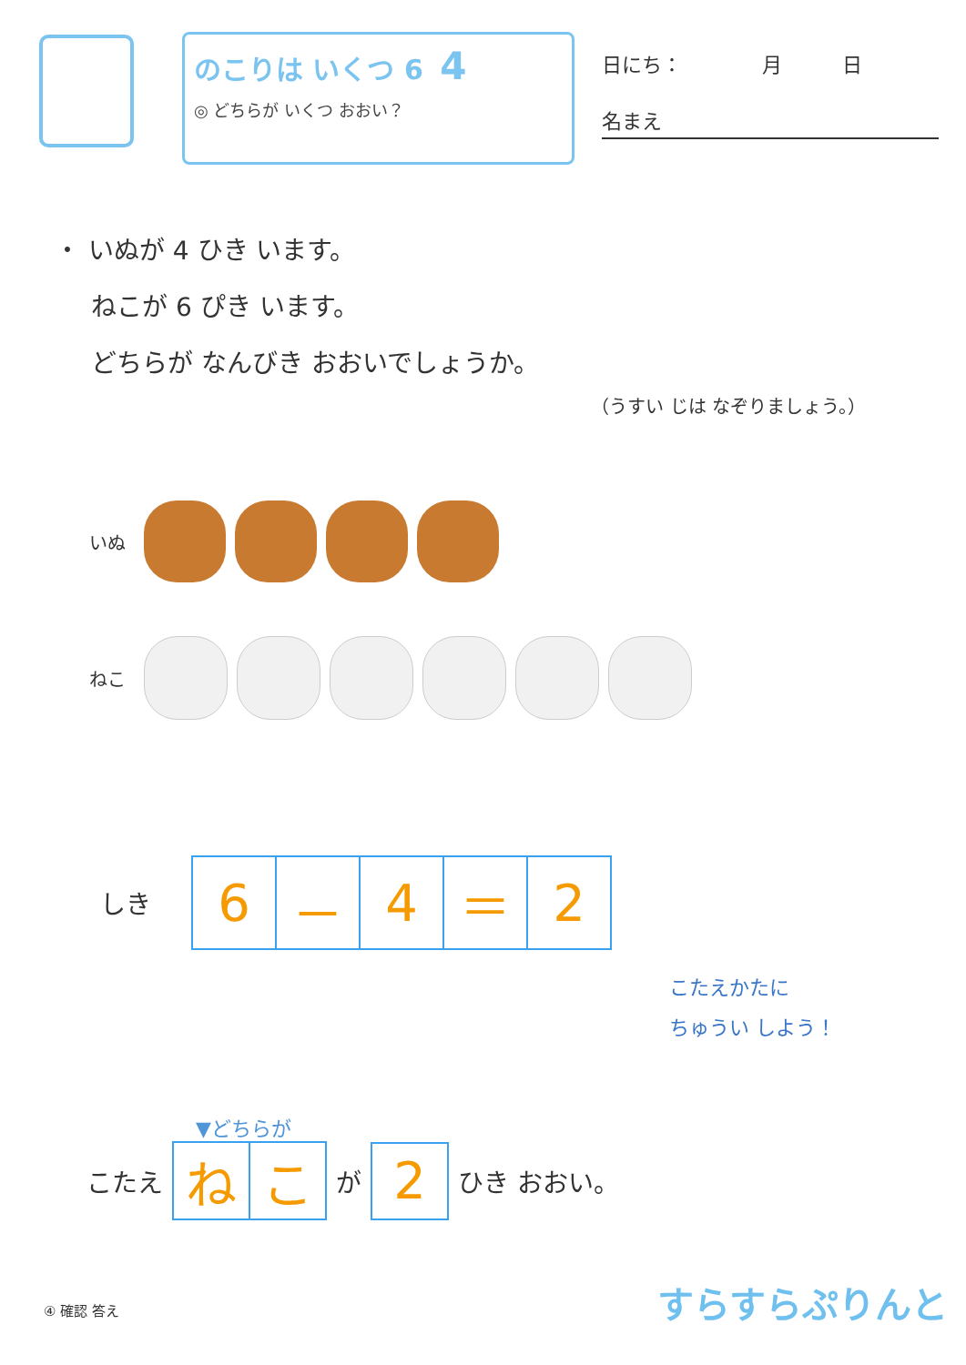のこりは いくつ 6 4
◎ どちらが いくつ おおい？
日にち：　　　　月　　　日
名まえ
・ いぬが 4 ひき います。
ねこが 6 ぴき います。
どちらが なんびき おおいでしょうか。
（うすい じは なぞりましょう。）
いぬ
ねこ
しき
| 6 | － | 4 | ＝ | 2 |
こたえかたに
ちゅうい しよう！
▼どちらが
こたえ
| ね | こ |
が
| 2 |
ひき おおい。
④ 確認 答え すらすらぷりんと